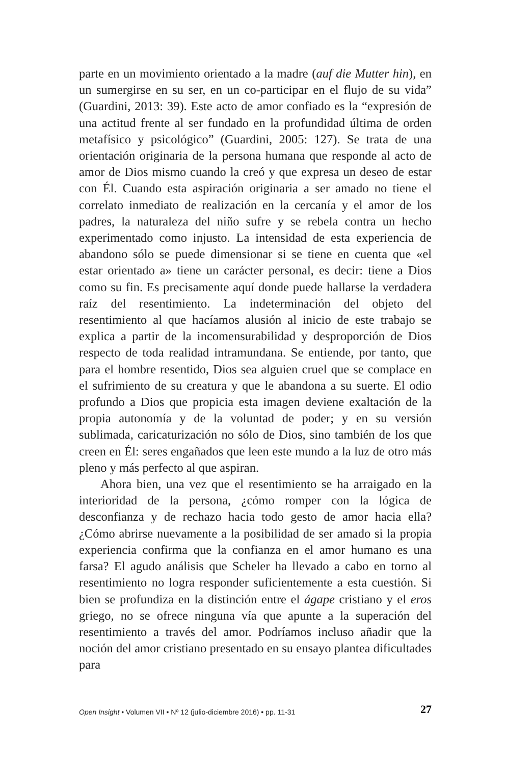parte en un movimiento orientado a la madre (auf die Mutter hin), en un sumergirse en su ser, en un co-participar en el flujo de su vida” (Guardini, 2013: 39). Este acto de amor confiado es la “expresión de una actitud frente al ser fundado en la profundidad última de orden metafísico y psicológico” (Guardini, 2005: 127). Se trata de una orientación originaria de la persona humana que responde al acto de amor de Dios mismo cuando la creó y que expresa un deseo de estar con Él. Cuando esta aspiración originaria a ser amado no tiene el correlato inmediato de realización en la cercanía y el amor de los padres, la naturaleza del niño sufre y se rebela contra un hecho experimentado como injusto. La intensidad de esta experiencia de abandono sólo se puede dimensionar si se tiene en cuenta que «el estar orientado a» tiene un carácter personal, es decir: tiene a Dios como su fin. Es precisamente aquí donde puede hallarse la verdadera raíz del resentimiento. La indeterminación del objeto del resentimiento al que hacíamos alusión al inicio de este trabajo se explica a partir de la incomensurabilidad y desproporción de Dios respecto de toda realidad intramundana. Se entiende, por tanto, que para el hombre resentido, Dios sea alguien cruel que se complace en el sufrimiento de su creatura y que le abandona a su suerte. El odio profundo a Dios que propicia esta imagen deviene exaltación de la propia autonomía y de la voluntad de poder; y en su versión sublimada, caricaturización no sólo de Dios, sino también de los que creen en Él: seres engañados que leen este mundo a la luz de otro más pleno y más perfecto al que aspiran.
Ahora bien, una vez que el resentimiento se ha arraigado en la interioridad de la persona, ¿cómo romper con la lógica de desconfianza y de rechazo hacia todo gesto de amor hacia ella? ¿Cómo abrirse nuevamente a la posibilidad de ser amado si la propia experiencia confirma que la confianza en el amor humano es una farsa? El agudo análisis que Scheler ha llevado a cabo en torno al resentimiento no logra responder suficientemente a esta cuestión. Si bien se profundiza en la distinción entre el ágape cristiano y el eros griego, no se ofrece ninguna vía que apunte a la superación del resentimiento a través del amor. Podríamos incluso añadir que la noción del amor cristiano presentado en su ensayo plantea dificultades para
Open Insight • Volumen VII • Nº 12 (julio-diciembre 2016) • pp. 11-31 27